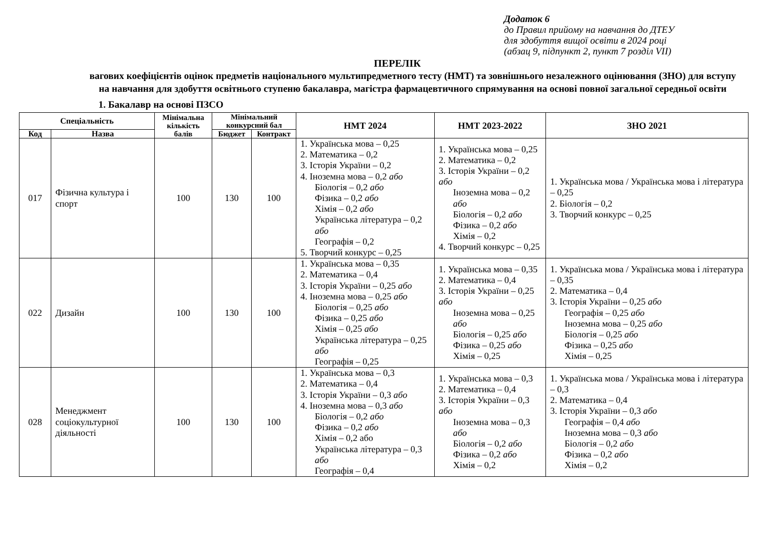Додаток 6
до Правил прийому на навчання до ДТЕУ
для здобуття вищої освіти в 2024 році
(абзац 9, підпункт 2, пункт 7 розділ VII)
ПЕРЕЛІК
вагових коефіцієнтів оцінок предметів національного мультипредметного тесту (НМТ) та зовнішнього незалежного оцінювання (ЗНО) для вступу на навчання для здобуття освітнього ступеню бакалавра, магістра фармацевтичного спрямування на основі повної загальної середньої освіти
1. Бакалавр на основі ПЗСО
| Спеціальність | | Мінімальна кількість балів | Мінімальний конкурсний бал | | НМТ 2024 | НМТ 2023-2022 | ЗНО 2021 |
| --- | --- | --- | --- | --- | --- | --- | --- |
| Код | Назва | | Бюджет | Контракт | | | |
| 017 | Фізична культура і спорт | 100 | 130 | 100 | 1. Українська мова – 0,25 2. Математика – 0,2 3. Історія України – 0,2 4. Іноземна мова – 0,2 або Біологія – 0,2 або Фізика – 0,2 або Хімія – 0,2 або Українська література – 0,2 або Географія – 0,2 5. Творчий конкурс – 0,25 | 1. Українська мова – 0,25 2. Математика – 0,2 3. Історія України – 0,2 або Іноземна мова – 0,2 або Біологія – 0,2 або Фізика – 0,2 або Хімія – 0,2 4. Творчий конкурс – 0,25 | 1. Українська мова / Українська мова і література – 0,25 2. Біологія – 0,2 3. Творчий конкурс – 0,25 |
| 022 | Дизайн | 100 | 130 | 100 | 1. Українська мова – 0,35 2. Математика – 0,4 3. Історія України – 0,25 або 4. Іноземна мова – 0,25 або Біологія – 0,25 або Фізика – 0,25 або Хімія – 0,25 або Українська література – 0,25 або Географія – 0,25 | 1. Українська мова – 0,35 2. Математика – 0,4 3. Історія України – 0,25 або Іноземна мова – 0,25 або Біологія – 0,25 або Фізика – 0,25 або Хімія – 0,25 | 1. Українська мова / Українська мова і література – 0,35 2. Математика – 0,4 3. Історія України – 0,25 або Географія – 0,25 або Іноземна мова – 0,25 або Біологія – 0,25 або Фізика – 0,25 або Хімія – 0,25 |
| 028 | Менеджмент соціокультурної діяльності | 100 | 130 | 100 | 1. Українська мова – 0,3 2. Математика – 0,4 3. Історія України – 0,3 або 4. Іноземна мова – 0,3 або Біологія – 0,2 або Фізика – 0,2 або Хімія – 0,2 або Українська література – 0,3 або Географія – 0,4 | 1. Українська мова – 0,3 2. Математика – 0,4 3. Історія України – 0,3 або Іноземна мова – 0,3 або Біологія – 0,2 або Фізика – 0,2 або Хімія – 0,2 | 1. Українська мова / Українська мова і література – 0,3 2. Математика – 0,4 3. Історія України – 0,3 або Географія – 0,4 або Іноземна мова – 0,3 або Біологія – 0,2 або Фізика – 0,2 або Хімія – 0,2 |